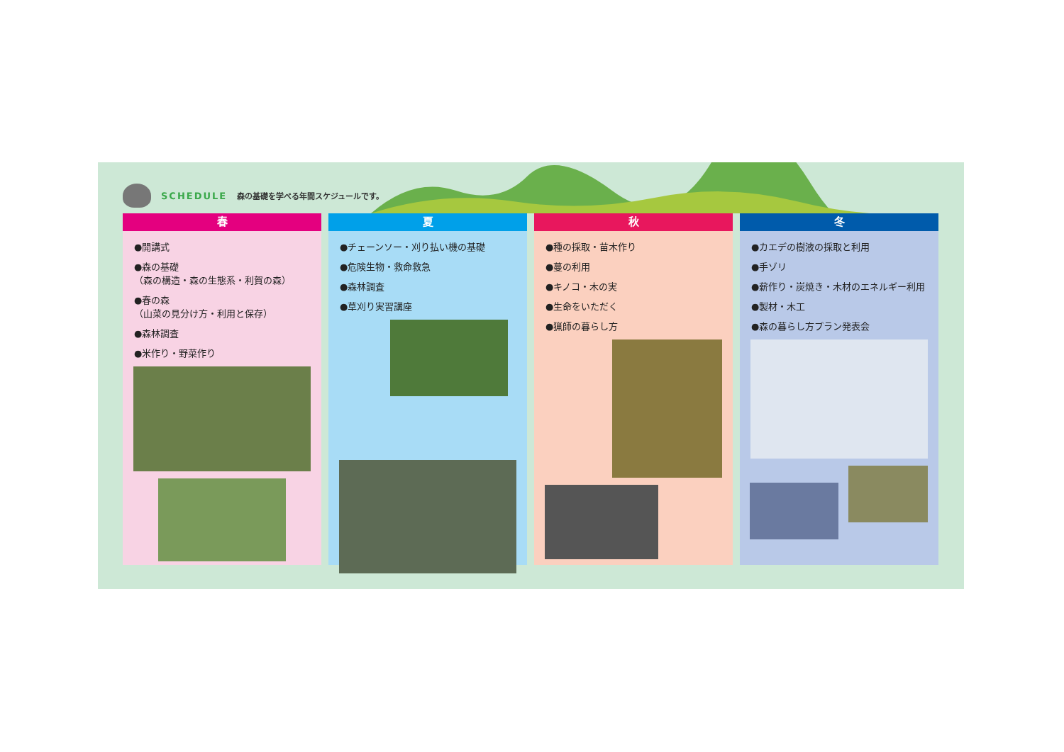SCHEDULE 森の基礎を学べる年間スケジュールです。
春
●開講式
●森の基礎
（森の構造・森の生態系・利賀の森）
●春の森
（山菜の見分け方・利用と保存）
●森林調査
●米作り・野菜作り
夏
●チェーンソー・刈り払い機の基礎
●危険生物・救命救急
●森林調査
●草刈り実習講座
秋
●種の採取・苗木作り
●蔓の利用
●キノコ・木の実
●生命をいただく
●猟師の暮らし方
冬
●カエデの樹液の採取と利用
●手ゾリ
●薪作り・炭焼き・木材のエネルギー利用
●製材・木工
●森の暮らし方プラン発表会